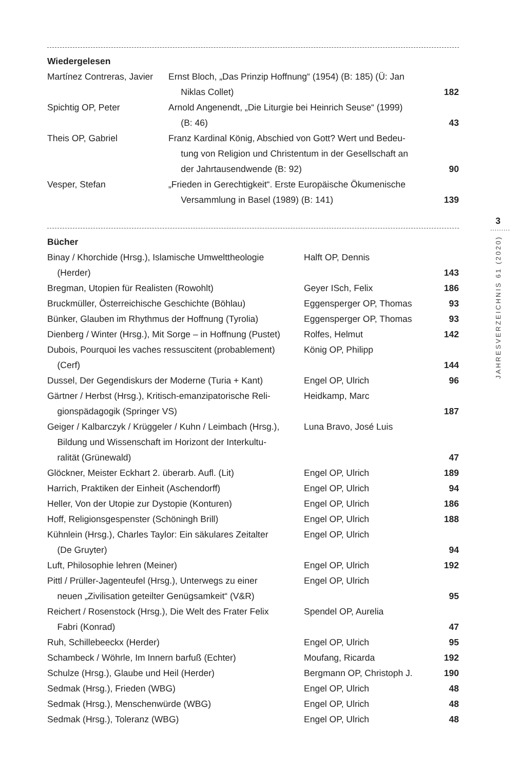Wiedergelesen
| Martínez Contreras, Javier | Ernst Bloch, „Das Prinzip Hoffnung“ (1954) (B: 185) (Ü: Jan Niklas Collet) | 182 |
| Spichtig OP, Peter | Arnold Angenendt, „Die Liturgie bei Heinrich Seuse“ (1999) (B: 46) | 43 |
| Theis OP, Gabriel | Franz Kardinal König, Abschied von Gott? Wert und Bedeu- tung von Religion und Christentum in der Gesellschaft an der Jahrtausendwende (B: 92) | 90 |
| Vesper, Stefan | „Frieden in Gerechtigkeit“. Erste Europäische Ökumenische Versammlung in Basel (1989) (B: 141) | 139 |
Bücher
| Binay / Khorchide (Hrsg.), Islamische Umwelttheologie (Herder) | Halft OP, Dennis | 143 |
| Bregman, Utopien für Realisten (Rowohlt) | Geyer ISch, Felix | 186 |
| Bruckmüller, Österreichische Geschichte (Böhlau) | Eggensperger OP, Thomas | 93 |
| Bünker, Glauben im Rhythmus der Hoffnung (Tyrolia) | Eggensperger OP, Thomas | 93 |
| Dienberg / Winter (Hrsg.), Mit Sorge – in Hoffnung (Pustet) | Rolfes, Helmut | 142 |
| Dubois, Pourquoi les vaches ressuscitent (probablement) (Cerf) | König OP, Philipp | 144 |
| Dussel, Der Gegendiskurs der Moderne (Turia + Kant) | Engel OP, Ulrich | 96 |
| Gärtner / Herbst (Hrsg.), Kritisch-emanzipatorische Reli- gionspädagogik (Springer VS) | Heidkamp, Marc | 187 |
| Geiger / Kalbarczyk / Krüggeler / Kuhn / Leimbach (Hrsg.), Bildung und Wissenschaft im Horizont der Interkultu- ralität (Grünewald) | Luna Bravo, José Luis | 47 |
| Glöckner, Meister Eckhart 2. überarb. Aufl. (Lit) | Engel OP, Ulrich | 189 |
| Harrich, Praktiken der Einheit (Aschendorff) | Engel OP, Ulrich | 94 |
| Heller, Von der Utopie zur Dystopie (Konturen) | Engel OP, Ulrich | 186 |
| Hoff, Religionsgespenster (Schöningh Brill) | Engel OP, Ulrich | 188 |
| Kühnlein (Hrsg.), Charles Taylor: Ein säkulares Zeitalter (De Gruyter) | Engel OP, Ulrich | 94 |
| Luft, Philosophie lehren (Meiner) | Engel OP, Ulrich | 192 |
| Pittl / Prüller-Jagenteufel (Hrsg.), Unterwegs zu einer neuen „Zivilisation geteilter Genügsamkeit“ (V&R) | Engel OP, Ulrich | 95 |
| Reichert / Rosenstock (Hrsg.), Die Welt des Frater Felix Fabri (Konrad) | Spendel OP, Aurelia | 47 |
| Ruh, Schillebeeckx (Herder) | Engel OP, Ulrich | 95 |
| Schambeck / Wöhrle, Im Innern barfuß (Echter) | Moufang, Ricarda | 192 |
| Schulze (Hrsg.), Glaube und Heil (Herder) | Bergmann OP, Christoph J. | 190 |
| Sedmak (Hrsg.), Frieden (WBG) | Engel OP, Ulrich | 48 |
| Sedmak (Hrsg.), Menschenwürde (WBG) | Engel OP, Ulrich | 48 |
| Sedmak (Hrsg.), Toleranz (WBG) | Engel OP, Ulrich | 48 |
3
.........
JAHRESVERZEICHNIS 61 (2020)